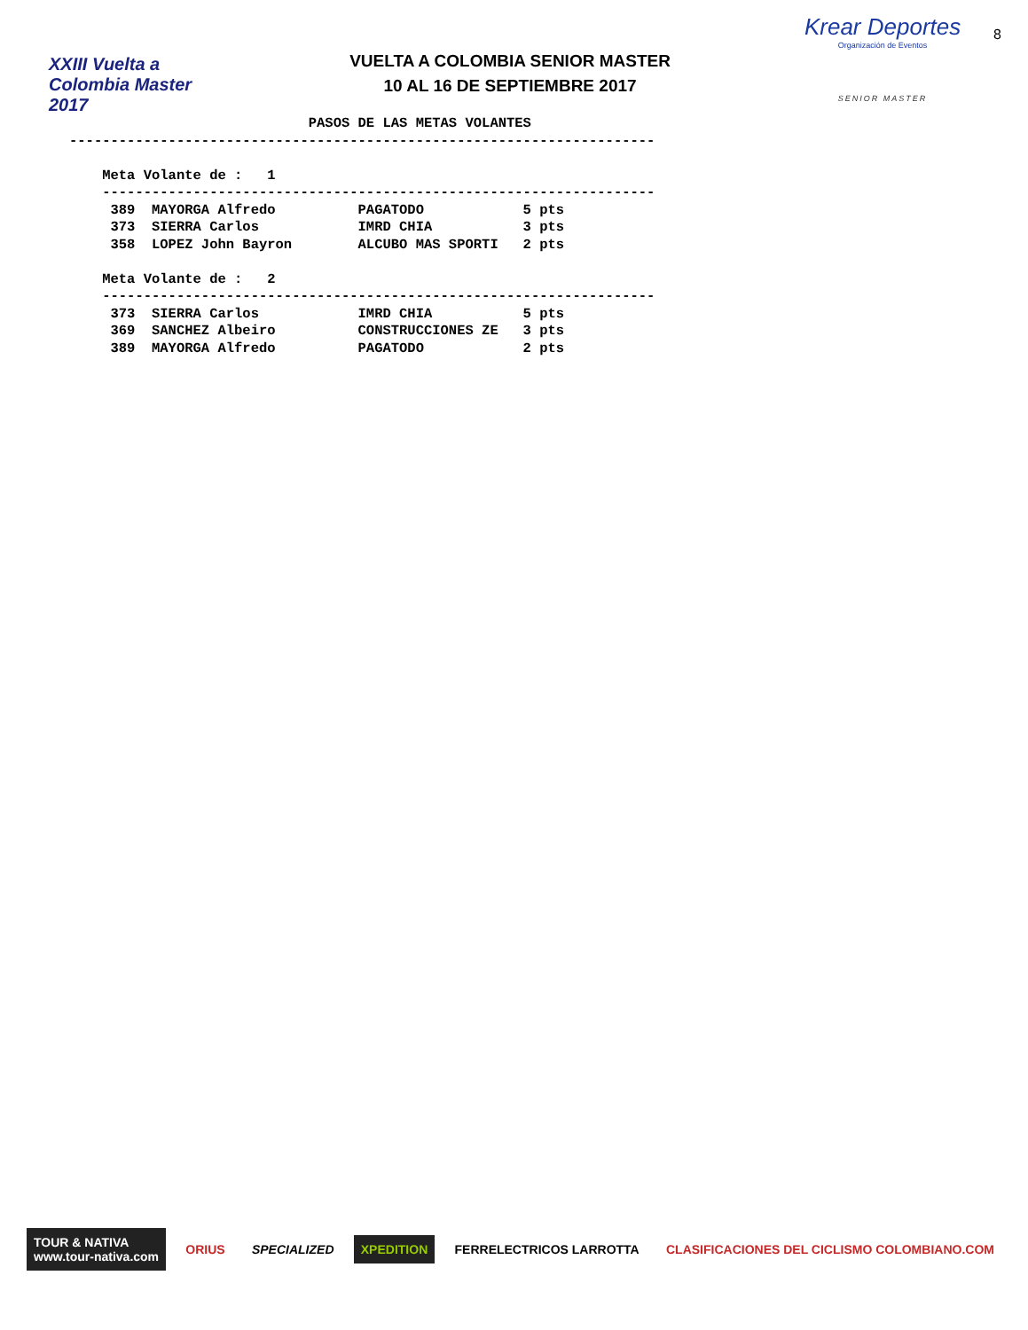XXIII Vuelta a Colombia Master 2017
VUELTA A COLOMBIA SENIOR MASTER
10 AL 16 DE SEPTIEMBRE 2017
Krear Deportes
Organización de Eventos
SENIOR MASTER
8
                             PASOS DE LAS METAS VOLANTES
-----------------------------------------------------------------------

    Meta Volante de :   1
    -------------------------------------------------------------------
     389  MAYORGA Alfredo          PAGATODO            5 pts
     373  SIERRA Carlos            IMRD CHIA           3 pts
     358  LOPEZ John Bayron        ALCUBO MAS SPORTI   2 pts

    Meta Volante de :   2
    -------------------------------------------------------------------
     373  SIERRA Carlos            IMRD CHIA           5 pts
     369  SANCHEZ Albeiro          CONSTRUCCIONES ZE   3 pts
     389  MAYORGA Alfredo          PAGATODO            2 pts
TOUR & NATIVA
www.tour-nativa.com
ORIUS SPECIALIZED XPEDITION FERRELECTRICOS LARROTTA
CLASIFICACIONES DEL CICLISMO COLOMBIANO.COM